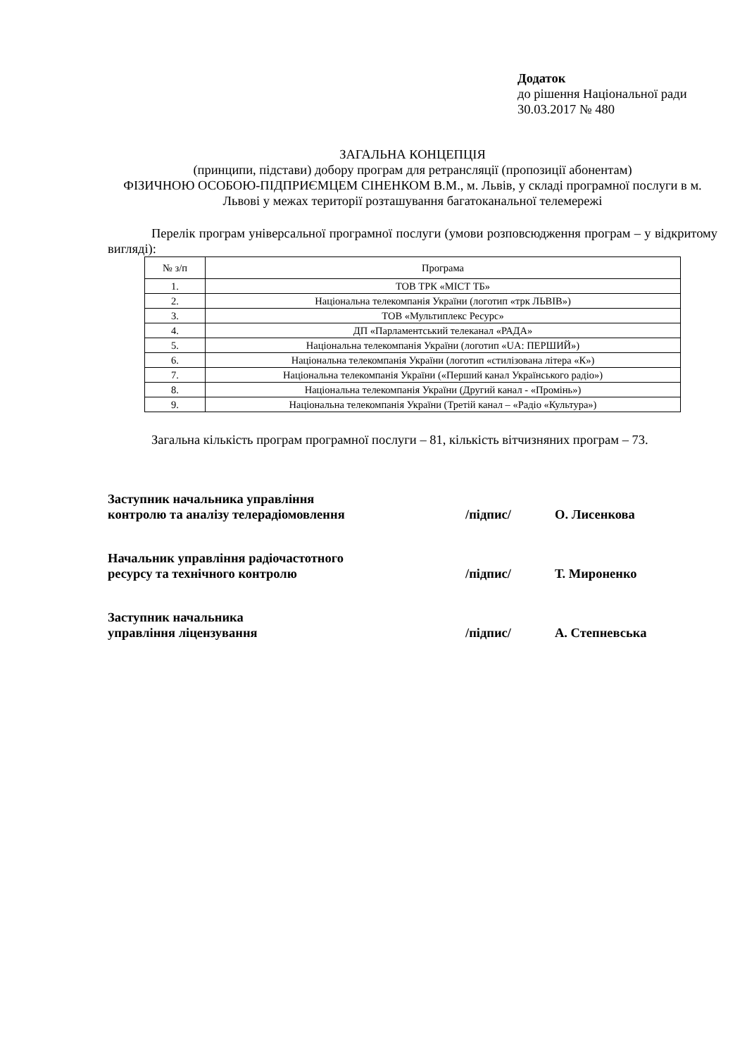Додаток
до рішення Національної ради
30.03.2017 № 480
ЗАГАЛЬНА КОНЦЕПЦІЯ
(принципи, підстави) добору програм для ретрансляції (пропозиції абонентам)
ФІЗИЧНОЮ ОСОБОЮ-ПІДПРИЄМЦЕМ СІНЕНКОМ В.М., м. Львів, у складі програмної послуги в м. Львові у межах території розташування багатоканальної телемережі
Перелік програм універсальної програмної послуги (умови розповсюдження програм – у відкритому вигляді):
| № з/п | Програма |
| --- | --- |
| 1. | ТОВ ТРК «МІСТ ТБ» |
| 2. | Національна телекомпанія України (логотип «трк ЛЬВІВ») |
| 3. | ТОВ «Мультиплекс Ресурс» |
| 4. | ДП «Парламентський телеканал «РАДА» |
| 5. | Національна телекомпанія України (логотип «UA: ПЕРШИЙ») |
| 6. | Національна телекомпанія України (логотип «стилізована літера «К») |
| 7. | Національна телекомпанія України («Перший канал Українського радіо») |
| 8. | Національна телекомпанія України (Другий канал - «Промінь») |
| 9. | Національна телекомпанія України (Третій канал – «Радіо «Культура») |
Загальна кількість програм програмної послуги – 81, кількість вітчизняних програм – 73.
Заступник начальника управління
контролю та аналізу телерадіомовлення
/підпис/ О. Лисенкова
Начальник управління радіочастотного
ресурсу та технічного контролю
/підпис/ Т. Мироненко
Заступник начальника
управління ліцензування
/підпис/ А. Степневська